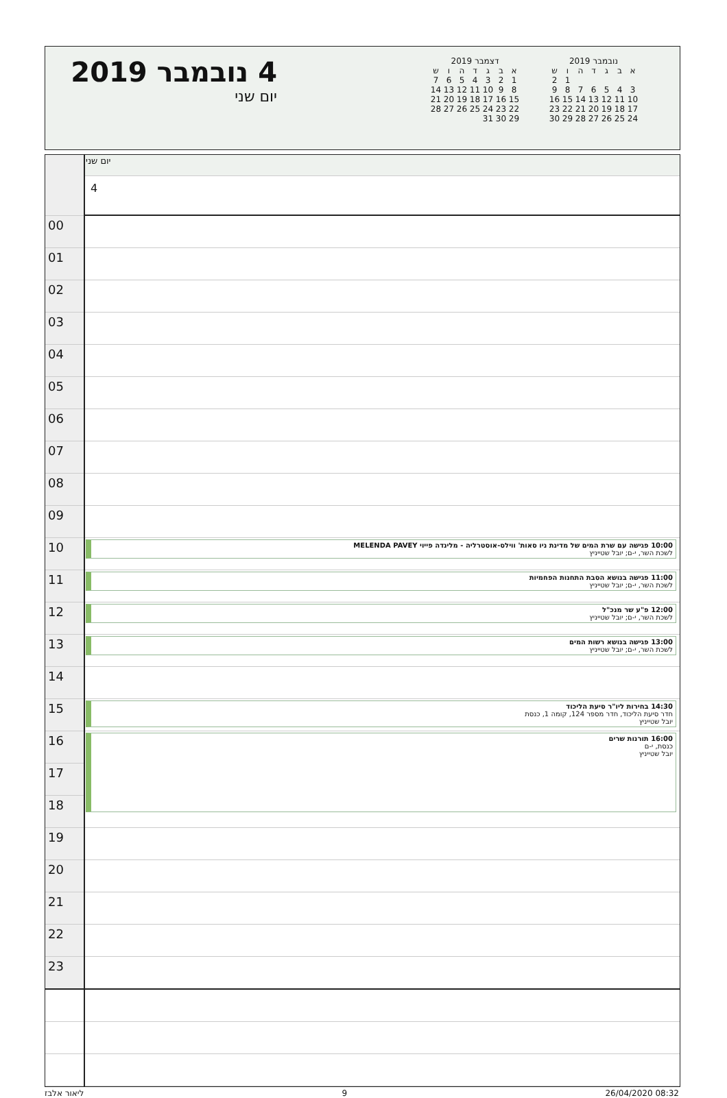4 נובמבר 2019
יום שני
דצמבר 2019
| א | ב | ג | ד | ה | ו | ש |
| 1 | 2 | 3 | 4 | 5 | 6 | 7 |
| 8 | 9 | 10 | 11 | 12 | 13 | 14 |
| 15 | 16 | 17 | 18 | 19 | 20 | 21 |
| 22 | 23 | 24 | 25 | 26 | 27 | 28 |
| 29 | 30 | 31 | | | | |
נובמבר 2019
| א | ב | ג | ד | ה | ו | ש |
| | | | | | 1 | 2 |
| 3 | 4 | 5 | 6 | 7 | 8 | 9 |
| 10 | 11 | 12 | 13 | 14 | 15 | 16 |
| 17 | 18 | 19 | 20 | 21 | 22 | 23 |
| 24 | 25 | 26 | 27 | 28 | 29 | 30 |
| | יום שני |
| | 4 |
| 00 | |
| 01 | |
| 02 | |
| 03 | |
| 04 | |
| 05 | |
| 06 | |
| 07 | |
| 08 | |
| 09 | |
| 10 | 10:00 פגישה עם שרת המים של מדינת ניו סאות' ווילס-אוסטרליה - מלינדה פייוי MELENDA PAVEY לשכת השר, י-ם; יובל שטייניץ |
| 11 | 11:00 פגישה בנושא הסבת התחנות הפחמיות לשכת השר, י-ם; יובל שטייניץ |
| 12 | 12:00 פ"ע שר מנכ"ל לשכת השר, י-ם; יובל שטייניץ |
| 13 | 13:00 פגישה בנושא רשות המים לשכת השר, י-ם; יובל שטייניץ |
| 14 | |
| 15 | 14:30 בחירות ליו"ר סיעת הליכוד חדר סיעת הליכוד, חדר מספר 124, קומה 1, כנסת יובל שטייניץ |
| 16 | 16:00 תורנות שרים כנסת, י-ם יובל שטייניץ |
| 17 | |
| 18 | |
| 19 | |
| 20 | |
| 21 | |
| 22 | |
| 23 | |
ליאור אלבז 9 26/04/2020 08:32